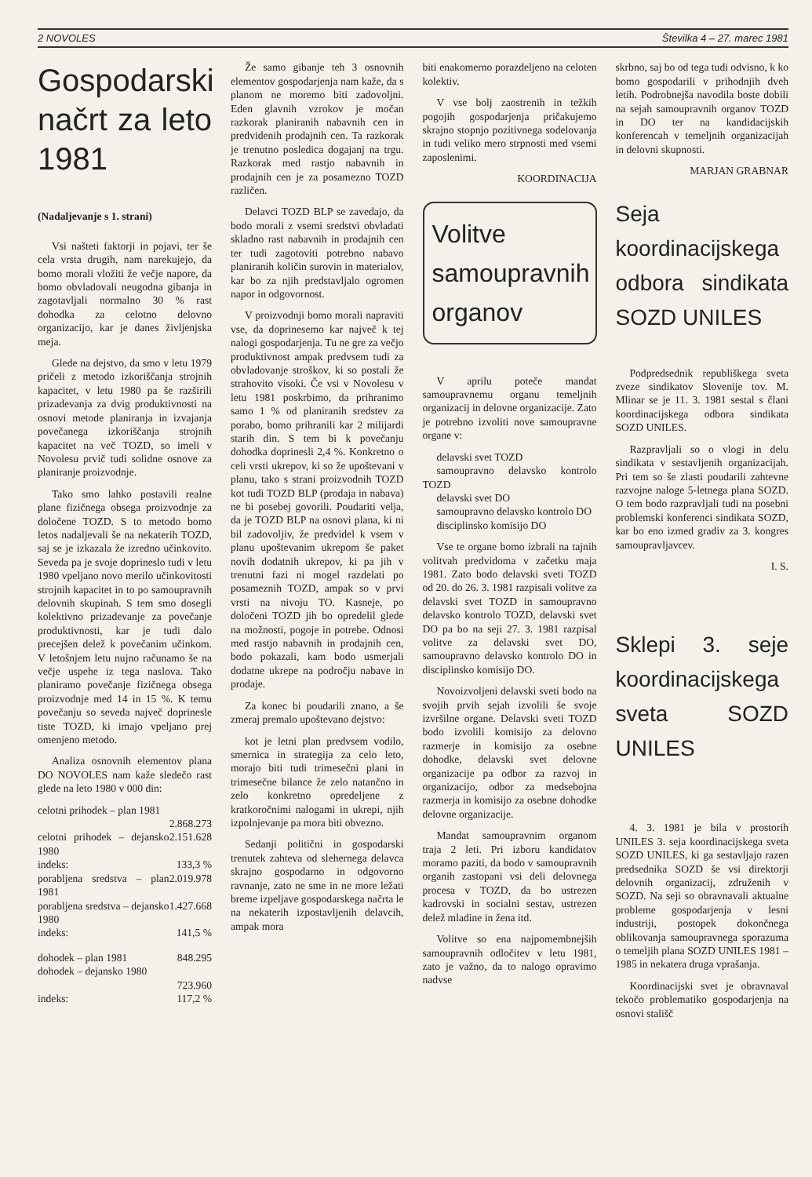2 NOVOLES Številka 4 – 27. marec 1981
Gospodarski načrt za leto 1981
(Nadaljevanje s 1. strani)
Vsi našteti faktorji in pojavi, ter še cela vrsta drugih, nam narekujejo, da bomo morali vložiti že večje napore, da bomo obvladovali neugodna gibanja in zagotavljali normalno 30 % rast dohodka za celotno delovno organizacijo, kar je danes življenjska meja.
Glede na dejstvo, da smo v letu 1979 pričeli z metodo izkoriščanja strojnih kapacitet, v letu 1980 pa še razširili prizadevanja za dvig produktivnosti na osnovi metode planiranja in izvajanja povečanega izkoriščanja strojnih kapacitet na več TOZD, so imeli v Novolesu prvič tudi solidne osnove za planiranje proizvodnje.
Tako smo lahko postavili realne plane fizičnega obsega proizvodnje za določene TOZD. S to metodo bomo letos nadaljevali še na nekaterih TOZD, saj se je izkazala že izredno učinkovito. Seveda pa je svoje doprineslo tudi v letu 1980 vpeljano novo merilo učinkovitosti strojnih kapacitet in to po samoupravnih delovnih skupinah. S tem smo dosegli kolektivno prizadevanje za povečanje produktivnosti, kar je tudi dalo precejšen delež k povečanim učinkom. V letošnjem letu nujno računamo še na večje uspehe iz tega naslova. Tako planiramo povečanje fizičnega obsega proizvodnje med 14 in 15 %. K temu povečanju so seveda največ doprinesle tiste TOZD, ki imajo vpeljano prej omenjeno metodo.
Analiza osnovnih elementov plana DO NOVOLES nam kaže sledečo rast glede na leto 1980 v 000 din:
celotni prihodek – plan 1981
2.868.273
celotni prihodek – dejansko 1980 2.151.628
indeks: 133,3 %
porabljena sredstva – plan 1981 2.019.978
porabljena sredstva – dejansko 1980 1.427.668
indeks: 141,5 %
dohodek – plan 1981 848.295
dohodek – dejansko 1980
723.960
indeks: 117,2 %
Že samo gibanje teh 3 osnovnih elementov gospodarjenja nam kaže, da s planom ne moremo biti zadovoljni. Eden glavnih vzrokov je močan razkorak planiranih nabavnih cen in predvidenih prodajnih cen. Ta razkorak je trenutno posledica dogajanj na trgu. Razkorak med rastjo nabavnih in prodajnih cen je za posamezno TOZD različen.
Delavci TOZD BLP se zavedajo, da bodo morali z vsemi sredstvi obvladati skladno rast nabavnih in prodajnih cen ter tudi zagotoviti potrebno nabavo planiranih količin surovin in materialov, kar bo za njih predstavljalo ogromen napor in odgovornost.
V proizvodnji bomo morali napraviti vse, da doprinesemo kar največ k tej nalogi gospodarjenja. Tu ne gre za večjo produktivnost ampak predvsem tudi za obvladovanje stroškov, ki so postali že strahovito visoki. Če vsi v Novolesu v letu 1981 poskrbimo, da prihranimo samo 1 % od planiranih sredstev za porabo, bomo prihranili kar 2 milijardi starih din. S tem bi k povečanju dohodka doprinesli 2,4 %. Konkretno o celi vrsti ukrepov, ki so že upoštevani v planu, tako s strani proizvodnih TOZD kot tudi TOZD BLP (prodaja in nabava) ne bi posebej govorili. Poudariti velja, da je TOZD BLP na osnovi plana, ki ni bil zadovoljiv, že predvidel k vsem v planu upoštevanim ukrepom še paket novih dodatnih ukrepov, ki pa jih v trenutni fazi ni mogel razdelati po posameznih TOZD, ampak so v prvi vrsti na nivoju TO. Kasneje, po določeni TOZD jih bo opredelil glede na možnosti, pogoje in potrebe. Odnosi med rastjo nabavnih in prodajnih cen, bodo pokazali, kam bodo usmerjali dodatne ukrepe na področju nabave in prodaje.
Za konec bi poudarili znano, a še zmeraj premalo upoštevano dejstvo:
kot je letni plan predvsem vodilo, smernica in strategija za celo leto, morajo biti tudi trimesečni plani in trimesečne bilance že zelo natančno in zelo konkretno opredeljene z kratkoročnimi nalogami in ukrepi, njih izpolnjevanje pa mora biti obvezno.
Sedanji politični in gospodarski trenutek zahteva od slehernega delavca skrajno gospodarno in odgovorno ravnanje, zato ne sme in ne more ležati breme izpeljave gospodarskega načrta le na nekaterih izpostavljenih delavcih, ampak mora
biti enakomerno porazdeljeno na celoten kolektiv.
V vse bolj zaostrenih in težkih pogojih gospodarjenja pričakujemo skrajno stopnjo pozitivnega sodelovanja in tudi veliko mero strpnosti med vsemi zaposlenimi.
KOORDINACIJA
Volitve samoupravnih organov
V aprilu poteče mandat samoupravnemu organu temeljnih organizacij in delovne organizacije. Zato je potrebno izvoliti nove samoupravne organe v:
delavski svet TOZD
samoupravno delavsko kontrolo TOZD
delavski svet DO
samoupravno delavsko kontrolo DO
disciplinsko komisijo DO
Vse te organe bomo izbrali na tajnih volitvah predvidoma v začetku maja 1981. Zato bodo delavski sveti TOZD od 20. do 26. 3. 1981 razpisali volitve za delavski svet TOZD in samoupravno delavsko kontrolo TOZD, delavski svet DO pa bo na seji 27. 3. 1981 razpisal volitve za delavski svet DO, samoupravno delavsko kontrolo DO in disciplinsko komisijo DO.
Novoizvoljeni delavski sveti bodo na svojih prvih sejah izvolili še svoje izvršilne organe. Delavski sveti TOZD bodo izvolili komisijo za delovno razmerje in komisijo za osebne dohodke, delavski svet delovne organizacije pa odbor za razvoj in organizacijo, odbor za medsebojna razmerja in komisijo za osebne dohodke delovne organizacije.
Mandat samoupravnim organom traja 2 leti. Pri izboru kandidatov moramo paziti, da bodo v samoupravnih organih zastopani vsi deli delovnega procesa v TOZD, da bo ustrezen kadrovski in socialni sestav, ustrezen delež mladine in žena itd.
Volitve so ena najpomembnejših samoupravnih odločitev v letu 1981, zato je važno, da to nalogo opravimo nadvse
skrbno, saj bo od tega tudi odvisno, k ko bomo gospodarili v prihodnjih dveh letih. Podrobnejša navodila boste dobili na sejah samoupravnih organov TOZD in DO ter na kandidacijskih konferencah v temeljnih organizacijah in delovni skupnosti.
MARJAN GRABNAR
Seja koordinacijskega odbora sindikata SOZD UNILES
Podpredsednik republiškega sveta zveze sindikatov Slovenije tov. M. Mlinar se je 11. 3. 1981 sestal s člani koordinacijskega odbora sindikata SOZD UNILES.
Razpravljali so o vlogi in delu sindikata v sestavljenih organizacijah. Pri tem so še zlasti poudarili zahtevne razvojne naloge 5-letnega plana SOZD. O tem bodo razpravljali tudi na posebni problemski konferenci sindikata SOZD, kar bo eno izmed gradiv za 3. kongres samoupravljavcev.
I. S.
Sklepi 3. seje koordinacijskega sveta SOZD UNILES
4. 3. 1981 je bila v prostorih UNILES 3. seja koordinacijskega sveta SOZD UNILES, ki ga sestavljajo razen predsednika SOZD še vsi direktorji delovnih organizacij, združenih v SOZD. Na seji so obravnavali aktualne probleme gospodarjenja v lesni industriji, postopek dokončnega oblikovanja samoupravnega sporazuma o temeljih plana SOZD UNILES 1981 – 1985 in nekatera druga vprašanja.
Koordinacijski svet je obravnaval tekočo problematiko gospodarjenja na osnovi stališč